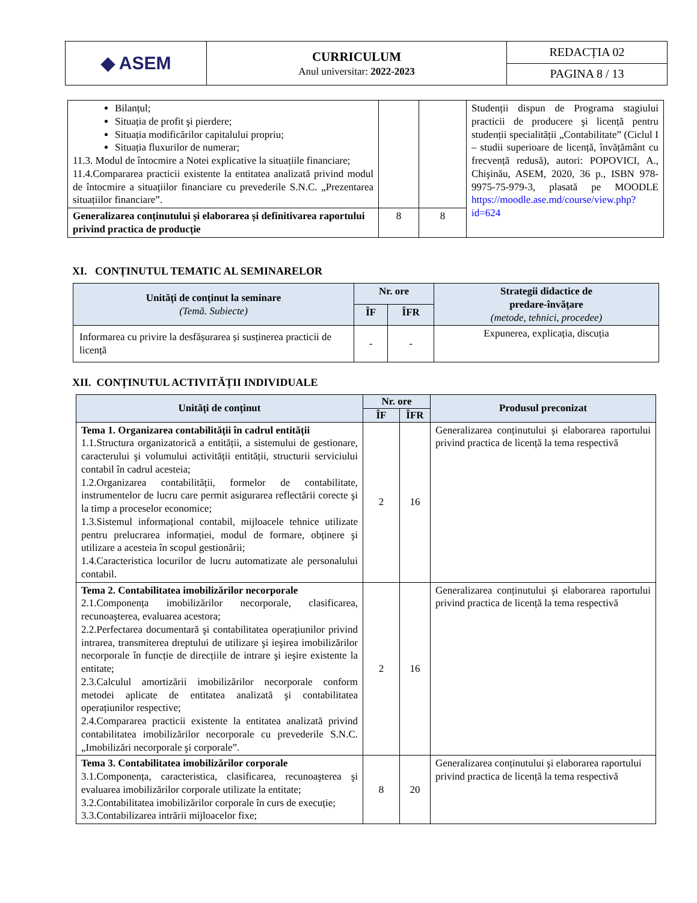| ◆ ASEM | CURRICULUM Anul universitar: 2022-2023 | REDACȚIA 02 |
| | | PAGINA 8 / 13 |
| Bilanțul; Situația de profit şi pierdere; Situația modificărilor capitalului propriu; Situația fluxurilor de numerar; 11.3. Modul de întocmire a Notei explicative la situațiile financiare; 11.4.Compararea practicii existente la entitatea analizată privind modul de întocmire a situațiilor financiare cu prevederile S.N.C. „Prezentarea situațiilor financiare”. | | | Studenții dispun de Programa stagiului practicii de producere şi licență pentru studenții specialității „Contabilitate” (Ciclul I – studii superioare de licență, învățământ cu frecvență redusă), autori: POPOVICI, A., Chişinău, ASEM, 2020, 36 p., ISBN 978-9975-75-979-3, plasată pe MOODLE https://moodle.ase.md/course/view.php?id=624 |
| Generalizarea conținutului și elaborarea și definitivarea raportului privind practica de producție | 8 | 8 | |
XI. CONȚINUTUL TEMATIC AL SEMINARELOR
| Unități de conținut la seminare (Temă. Subiecte) | Nr. ore | | Strategii didactice de predare-învățare (metode, tehnici, procedee) |
| --- | --- | --- | --- |
| | ÎF | ÎFR | |
| Informarea cu privire la desfășurarea și susținerea practicii de licență | - | - | Expunerea, explicația, discuția |
XII. CONȚINUTUL ACTIVITĂȚII INDIVIDUALE
| Unități de conținut | Nr. ore | | Produsul preconizat |
| --- | --- | --- | --- |
| | ÎF | ÎFR | |
| Tema 1. Organizarea contabilității în cadrul entității 1.1.Structura organizatorică a entității, a sistemului de gestionare, caracterului şi volumului activității entității, structurii serviciului contabil în cadrul acesteia; 1.2.Organizarea contabilității, formelor de contabilitate, instrumentelor de lucru care permit asigurarea reflectării corecte şi la timp a proceselor economice; 1.3.Sistemul informațional contabil, mijloacele tehnice utilizate pentru prelucrarea informației, modul de formare, obținere şi utilizare a acesteia în scopul gestionării; 1.4.Caracteristica locurilor de lucru automatizate ale personalului contabil. | 2 | 16 | Generalizarea conținutului şi elaborarea raportului privind practica de licență la tema respectivă |
| Tema 2. Contabilitatea imobilizărilor necorporale 2.1.Componența imobilizărilor necorporale, clasificarea, recunoaşterea, evaluarea acestora; 2.2.Perfectarea documentară şi contabilitatea operațiunilor privind intrarea, transmiterea dreptului de utilizare şi ieşirea imobilizărilor necorporale în funcție de direcțiile de intrare şi ieşire existente la entitate; 2.3.Calculul amortizării imobilizărilor necorporale conform metodei aplicate de entitatea analizată şi contabilitatea operațiunilor respective; 2.4.Compararea practicii existente la entitatea analizată privind contabilitatea imobilizărilor necorporale cu prevederile S.N.C. „Imobilizări necorporale şi corporale”. | 2 | 16 | Generalizarea conținutului şi elaborarea raportului privind practica de licență la tema respectivă |
| Tema 3. Contabilitatea imobilizărilor corporale 3.1.Componența, caracteristica, clasificarea, recunoaşterea şi evaluarea imobilizărilor corporale utilizate la entitate; 3.2.Contabilitatea imobilizărilor corporale în curs de execuție; 3.3.Contabilizarea intrării mijloacelor fixe; | 8 | 20 | Generalizarea conținutului şi elaborarea raportului privind practica de licență la tema respectivă |